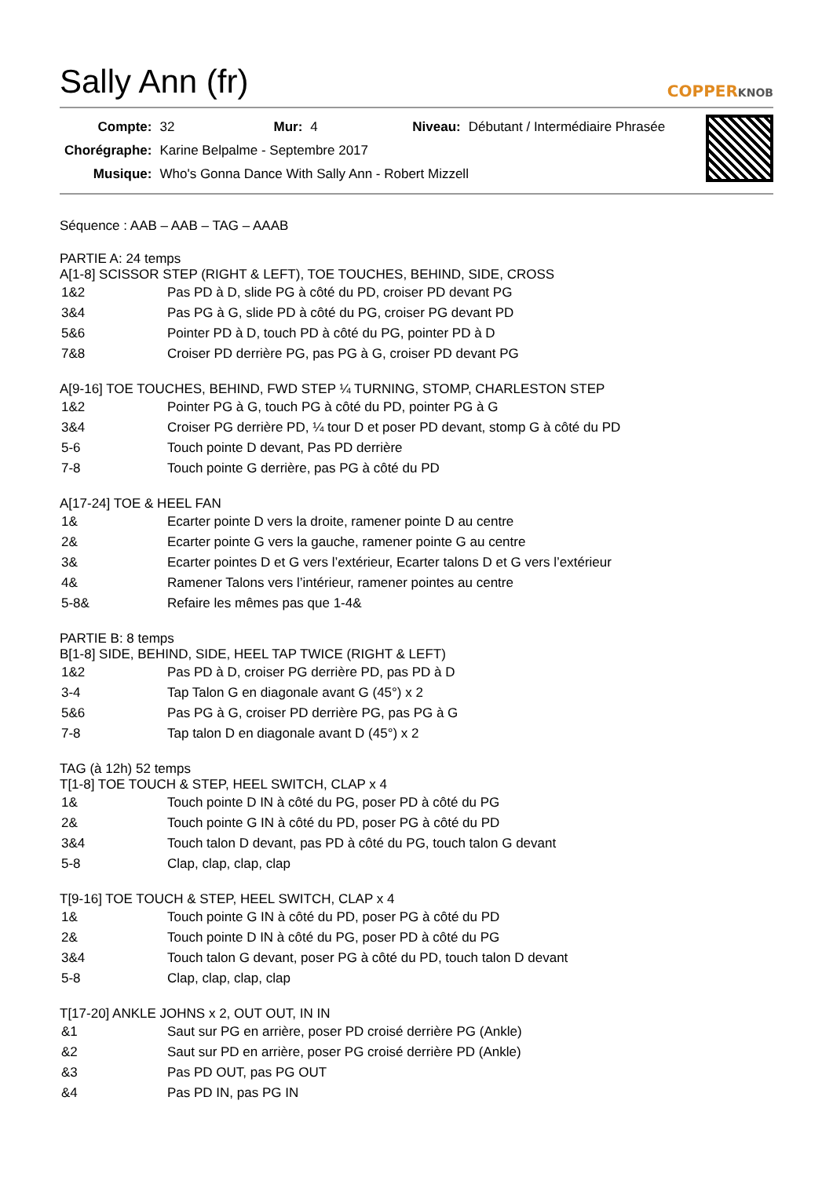Sally Ann (fr) COPPERKNOB
| Compte: | 32 | Mur: | 4 | Niveau: | Débutant / Intermédiaire Phrasée |
| Chorégraphe: | Karine Belpalme - Septembre 2017 | | | | |
| Musique: | Who's Gonna Dance With Sally Ann - Robert Mizzell | | | | |
Séquence : AAB – AAB – TAG – AAAB
PARTIE A: 24 temps
A[1-8] SCISSOR STEP (RIGHT & LEFT), TOE TOUCHES, BEHIND, SIDE, CROSS
| 1&2 | Pas PD à D, slide PG à côté du PD, croiser PD devant PG |
| 3&4 | Pas PG à G, slide PD à côté du PG, croiser PG devant PD |
| 5&6 | Pointer PD à D, touch PD à côté du PG, pointer PD à D |
| 7&8 | Croiser PD derrière PG, pas PG à G, croiser PD devant PG |
A[9-16] TOE TOUCHES, BEHIND, FWD STEP ¼ TURNING, STOMP, CHARLESTON STEP
| 1&2 | Pointer PG à G, touch PG à côté du PD, pointer PG à G |
| 3&4 | Croiser PG derrière PD, ¼ tour D et poser PD devant, stomp G à côté du PD |
| 5-6 | Touch pointe D devant, Pas PD derrière |
| 7-8 | Touch pointe G derrière, pas PG à côté du PD |
A[17-24] TOE & HEEL FAN
| 1& | Ecarter pointe D vers la droite, ramener pointe D au centre |
| 2& | Ecarter pointe G vers la gauche, ramener pointe G au centre |
| 3& | Ecarter pointes D et G vers l’extérieur, Ecarter talons D et G vers l’extérieur |
| 4& | Ramener Talons vers l’intérieur, ramener pointes au centre |
| 5-8& | Refaire les mêmes pas que 1-4& |
PARTIE B: 8 temps
B[1-8] SIDE, BEHIND, SIDE, HEEL TAP TWICE (RIGHT & LEFT)
| 1&2 | Pas PD à D, croiser PG derrière PD, pas PD à D |
| 3-4 | Tap Talon G en diagonale avant G (45°) x 2 |
| 5&6 | Pas PG à G, croiser PD derrière PG, pas PG à G |
| 7-8 | Tap talon D en diagonale avant D (45°) x 2 |
TAG (à 12h) 52 temps
T[1-8] TOE TOUCH & STEP, HEEL SWITCH, CLAP x 4
| 1& | Touch pointe D IN à côté du PG, poser PD à côté du PG |
| 2& | Touch pointe G IN à côté du PD, poser PG à côté du PD |
| 3&4 | Touch talon D devant, pas PD à côté du PG, touch talon G devant |
| 5-8 | Clap, clap, clap, clap |
T[9-16] TOE TOUCH & STEP, HEEL SWITCH, CLAP x 4
| 1& | Touch pointe G IN à côté du PD, poser PG à côté du PD |
| 2& | Touch pointe D IN à côté du PG, poser PD à côté du PG |
| 3&4 | Touch talon G devant, poser PG à côté du PD, touch talon D devant |
| 5-8 | Clap, clap, clap, clap |
T[17-20] ANKLE JOHNS x 2, OUT OUT, IN IN
| &1 | Saut sur PG en arrière, poser PD croisé derrière PG (Ankle) |
| &2 | Saut sur PD en arrière, poser PG croisé derrière PD (Ankle) |
| &3 | Pas PD OUT, pas PG OUT |
| &4 | Pas PD IN, pas PG IN |